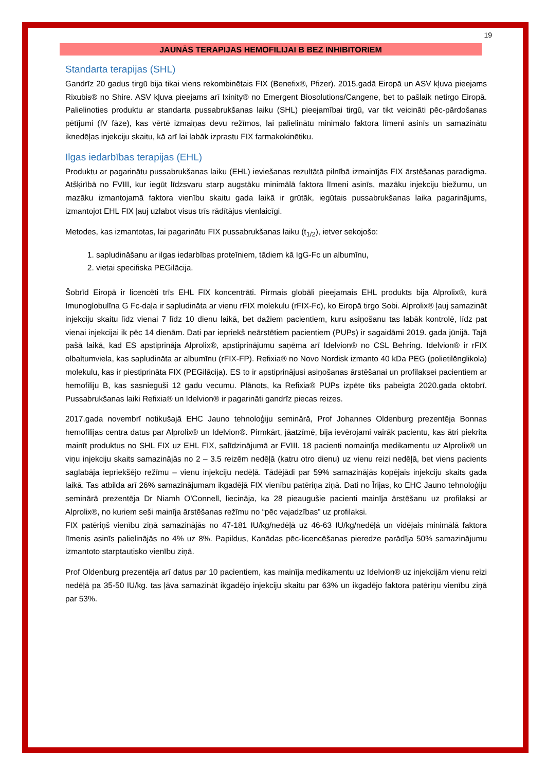19
JAUNĀS TERAPIJAS HEMOFILIJAI B BEZ INHIBITORIEM
Standarta terapijas (SHL)
Gandrīz 20 gadus tirgū bija tikai viens rekombinētais FIX (Benefix®, Pfizer). 2015.gadā Eiropā un ASV kļuva pieejams Rixubis® no Shire. ASV kļuva pieejams arī Ixinity® no Emergent Biosolutions/Cangene, bet to pašlaik netirgo Eiropā. Palielinoties produktu ar standarta pussabrukšanas laiku (SHL) pieejamībai tirgū, var tikt veicināti pēc-pārdošanas pētījumi (IV fāze), kas vērtē izmaiņas devu režīmos, lai palielinātu minimālo faktora līmeni asinīs un samazinātu iknedēļas injekciju skaitu, kā arī lai labāk izprastu FIX farmakokinētiku.
Ilgas iedarbības terapijas (EHL)
Produktu ar pagarinātu pussabrukšanas laiku (EHL) ieviešanas rezultātā pilnībā izmainījās FIX ārstēšanas paradigma. Atšķirībā no FVIII, kur iegūt līdzsvaru starp augstāku minimālā faktora līmeni asinīs, mazāku injekciju biežumu, un mazāku izmantojamā faktora vienību skaitu gada laikā ir grūtāk, iegūtais pussabrukšanas laika pagarinājums, izmantojot EHL FIX ļauj uzlabot visus trīs rādītājus vienlaicīgi.
Metodes, kas izmantotas, lai pagarinātu FIX pussabrukšanas laiku (t<sub>1/2</sub>), ietver sekojošo:
1. sapludināšanu ar ilgas iedarbības proteīniem, tādiem kā IgG-Fc un albumīnu,
2. vietai specifiska PEGilācija.
Šobrīd Eiropā ir licencēti trīs EHL FIX koncentrāti. Pirmais globāli pieejamais EHL produkts bija Alprolix®, kurā Imunoglobulīna G Fc-daļa ir sapludināta ar vienu rFIX molekulu (rFIX-Fc), ko Eiropā tirgo Sobi. Alprolix® ļauj samazināt injekciju skaitu līdz vienai 7 līdz 10 dienu laikā, bet dažiem pacientiem, kuru asiņošanu tas labāk kontrolē, līdz pat vienai injekcijai ik pēc 14 dienām. Dati par iepriekš neārstētiem pacientiem (PUPs) ir sagaidāmi 2019. gada jūnijā. Tajā pašā laikā, kad ES apstiprināja Alprolix®, apstiprinājumu saņēma arī Idelvion® no CSL Behring. Idelvion® ir rFIX olbaltumviela, kas sapludināta ar albumīnu (rFIX-FP). Refixia® no Novo Nordisk izmanto 40 kDa PEG (polietilēnglikola) molekulu, kas ir piestiprināta FIX (PEGilācija). ES to ir apstiprinājusi asiņošanas ārstēšanai un profilaksei pacientiem ar hemofiliju B, kas sasnieguši 12 gadu vecumu. Plānots, ka Refixia® PUPs izpēte tiks pabeigta 2020.gada oktobrī. Pussabrukšanas laiki Refixia® un Idelvion® ir pagarināti gandrīz piecas reizes.
2017.gada novembrī notikušajā EHC Jauno tehnoloģiju seminārā, Prof Johannes Oldenburg prezentēja Bonnas hemofilijas centra datus par Alprolix® un Idelvion®. Pirmkārt, jāatzīmē, bija ievērojami vairāk pacientu, kas ātri piekrita mainīt produktus no SHL FIX uz EHL FIX, salīdzinājumā ar FVIII. 18 pacienti nomainīja medikamentu uz Alprolix® un viņu injekciju skaits samazinājās no 2 – 3.5 reizēm nedēļā (katru otro dienu) uz vienu reizi nedēļā, bet viens pacients saglabāja iepriekšējo režīmu – vienu injekciju nedēļā. Tādējādi par 59% samazinājās kopējais injekciju skaits gada laikā. Tas atbilda arī 26% samazinājumam ikgadējā FIX vienību patēriņa ziņā. Dati no Īrijas, ko EHC Jauno tehnoloģiju seminārā prezentēja Dr Niamh O'Connell, liecināja, ka 28 pieaugušie pacienti mainīja ārstēšanu uz profilaksi ar Alprolix®, no kuriem seši mainīja ārstēšanas režīmu no “pēc vajadzības” uz profilaksi.
FIX patēriņš vienību ziņā samazinājās no 47-181 IU/kg/nedēļā uz 46-63 IU/kg/nedēļā un vidējais minimālā faktora līmenis asinīs palielinājās no 4% uz 8%. Papildus, Kanādas pēc-licencēšanas pieredze parādīja 50% samazinājumu izmantoto starptautisko vienību ziņā.
Prof Oldenburg prezentēja arī datus par 10 pacientiem, kas mainīja medikamentu uz Idelvion® uz injekcijām vienu reizi nedēļā pa 35-50 IU/kg. tas ļāva samazināt ikgadējo injekciju skaitu par 63% un ikgadējo faktora patēriņu vienību ziņā par 53%.